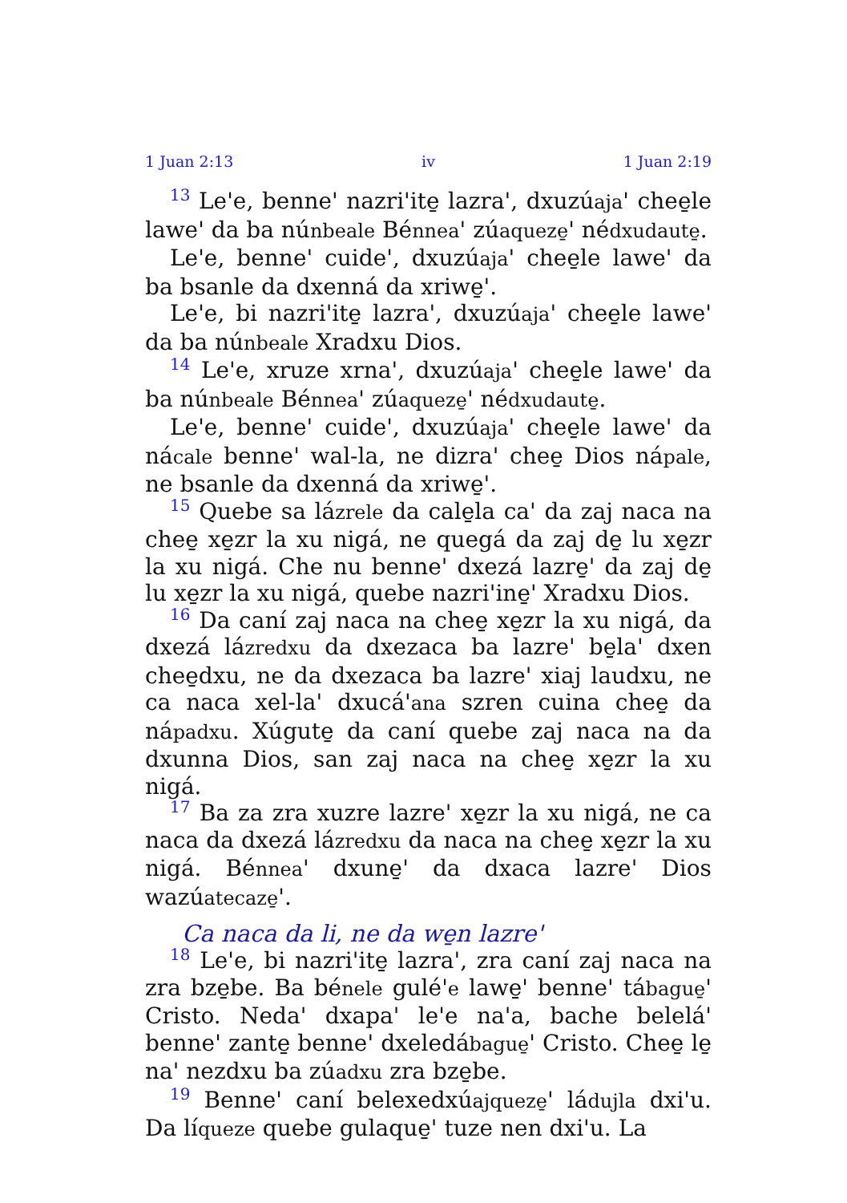1 Juan 2:13 iv 1 Juan 2:19
<sup>13</sup> Le'e, benne' nazri'ite̱ lazra', dxuzúaja' chee̱le lawe' da ba núnbeale Bénnea' zúaqueze̱' nédxudaute̱.
Le'e, benne' cuide', dxuzúaja' chee̱le lawe' da ba bsanle da dxenná da xriwe̱'.
Le'e, bi nazri'ite̱ lazra', dxuzúaja' chee̱le lawe' da ba núnbeale Xradxu Dios.
<sup>14</sup> Le'e, xruze xrna', dxuzúaja' chee̱le lawe' da ba núnbeale Bénnea' zúaqueze̱' nédxudaute̱.
Le'e, benne' cuide', dxuzúaja' chee̱le lawe' da nácale benne' wal-la, ne dizra' chee̱ Dios nápale, ne bsanle da dxenná da xriwe̱'.
<sup>15</sup> Quebe sa lázrele da cale̱la ca' da zaj naca na chee̱ xe̱zr la xu nigá, ne quegá da zaj de̱ lu xe̱zr la xu nigá. Che nu benne' dxezá lazre̱' da zaj de̱ lu xe̱zr la xu nigá, quebe nazri'ine̱' Xradxu Dios.
<sup>16</sup> Da caní zaj naca na chee̱ xe̱zr la xu nigá, da dxezá lázredxu da dxezaca ba lazre' be̱la' dxen chee̱dxu, ne da dxezaca ba lazre' xiaj laudxu, ne ca naca xel-la' dxucá'ana szren cuina chee̱ da nápadxu. Xúgute̱ da caní quebe zaj naca na da dxunna Dios, san zaj naca na chee̱ xe̱zr la xu nigá.
<sup>17</sup> Ba za zra xuzre lazre' xe̱zr la xu nigá, ne ca naca da dxezá lázredxu da naca na chee̱ xe̱zr la xu nigá. Bénnea' dxune̱' da dxaca lazre' Dios wazúatecaze̱'.
Ca naca da li, ne da we̱n lazre'
<sup>18</sup> Le'e, bi nazri'ite̱ lazra', zra caní zaj naca na zra bze̱be. Ba bénele gulé'e lawe̱' benne' tábague̱' Cristo. Neda' dxapa' le'e na'a, bache belelá' benne' zante̱ benne' dxeledábague̱' Cristo. Chee̱ le̱ na' nezdxu ba zúadxu zra bze̱be.
<sup>19</sup> Benne' caní belexedxúajqueze̱' ládujla dxi'u. Da líqueze quebe gulaque̱' tuze nen dxi'u. La